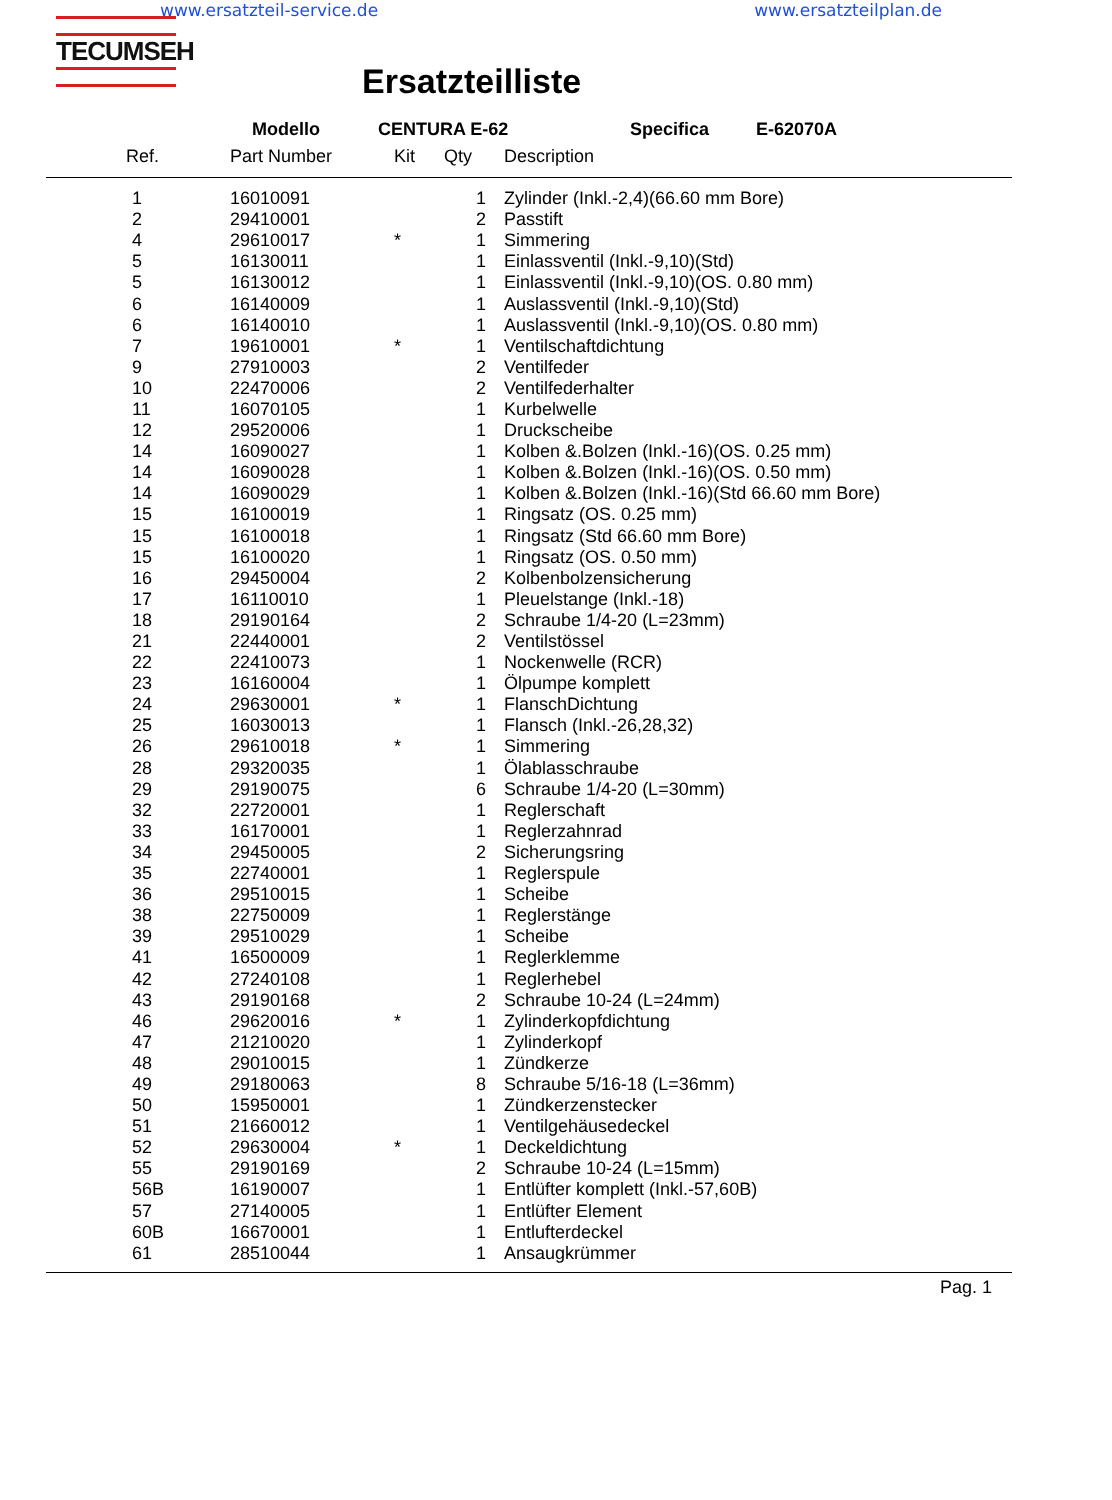www.ersatzteil-service.de www.ersatzteilplan.de
TECUMSEH
Ersatzteilliste
Modello CENTURA E-62 Specifica E-62070A
| Ref. | Part Number | Kit | Qty | Description |
| --- | --- | --- | --- | --- |
| 1 | 16010091 | | 1 | Zylinder (Inkl.-2,4)(66.60 mm Bore) |
| 2 | 29410001 | | 2 | Passtift |
| 4 | 29610017 | * | 1 | Simmering |
| 5 | 16130011 | | 1 | Einlassventil (Inkl.-9,10)(Std) |
| 5 | 16130012 | | 1 | Einlassventil (Inkl.-9,10)(OS. 0.80 mm) |
| 6 | 16140009 | | 1 | Auslassventil (Inkl.-9,10)(Std) |
| 6 | 16140010 | | 1 | Auslassventil (Inkl.-9,10)(OS. 0.80 mm) |
| 7 | 19610001 | * | 1 | Ventilschaftdichtung |
| 9 | 27910003 | | 2 | Ventilfeder |
| 10 | 22470006 | | 2 | Ventilfederhalter |
| 11 | 16070105 | | 1 | Kurbelwelle |
| 12 | 29520006 | | 1 | Druckscheibe |
| 14 | 16090027 | | 1 | Kolben &.Bolzen (Inkl.-16)(OS. 0.25 mm) |
| 14 | 16090028 | | 1 | Kolben &.Bolzen (Inkl.-16)(OS. 0.50 mm) |
| 14 | 16090029 | | 1 | Kolben &.Bolzen (Inkl.-16)(Std 66.60 mm Bore) |
| 15 | 16100019 | | 1 | Ringsatz (OS. 0.25 mm) |
| 15 | 16100018 | | 1 | Ringsatz (Std 66.60 mm Bore) |
| 15 | 16100020 | | 1 | Ringsatz (OS. 0.50 mm) |
| 16 | 29450004 | | 2 | Kolbenbolzensicherung |
| 17 | 16110010 | | 1 | Pleuelstange (Inkl.-18) |
| 18 | 29190164 | | 2 | Schraube 1/4-20 (L=23mm) |
| 21 | 22440001 | | 2 | Ventilstössel |
| 22 | 22410073 | | 1 | Nockenwelle (RCR) |
| 23 | 16160004 | | 1 | Ölpumpe komplett |
| 24 | 29630001 | * | 1 | FlanschDichtung |
| 25 | 16030013 | | 1 | Flansch (Inkl.-26,28,32) |
| 26 | 29610018 | * | 1 | Simmering |
| 28 | 29320035 | | 1 | Ölablasschraube |
| 29 | 29190075 | | 6 | Schraube 1/4-20 (L=30mm) |
| 32 | 22720001 | | 1 | Reglerschaft |
| 33 | 16170001 | | 1 | Reglerzahnrad |
| 34 | 29450005 | | 2 | Sicherungsring |
| 35 | 22740001 | | 1 | Reglerspule |
| 36 | 29510015 | | 1 | Scheibe |
| 38 | 22750009 | | 1 | Reglerstänge |
| 39 | 29510029 | | 1 | Scheibe |
| 41 | 16500009 | | 1 | Reglerklemme |
| 42 | 27240108 | | 1 | Reglerhebel |
| 43 | 29190168 | | 2 | Schraube 10-24 (L=24mm) |
| 46 | 29620016 | * | 1 | Zylinderkopfdichtung |
| 47 | 21210020 | | 1 | Zylinderkopf |
| 48 | 29010015 | | 1 | Zündkerze |
| 49 | 29180063 | | 8 | Schraube 5/16-18 (L=36mm) |
| 50 | 15950001 | | 1 | Zündkerzenstecker |
| 51 | 21660012 | | 1 | Ventilgehäusedeckel |
| 52 | 29630004 | * | 1 | Deckeldichtung |
| 55 | 29190169 | | 2 | Schraube 10-24 (L=15mm) |
| 56B | 16190007 | | 1 | Entlüfter komplett (Inkl.-57,60B) |
| 57 | 27140005 | | 1 | Entlüfter Element |
| 60B | 16670001 | | 1 | Entlufterdeckel |
| 61 | 28510044 | | 1 | Ansaugkrümmer |
| Pag. 1 | | | | |